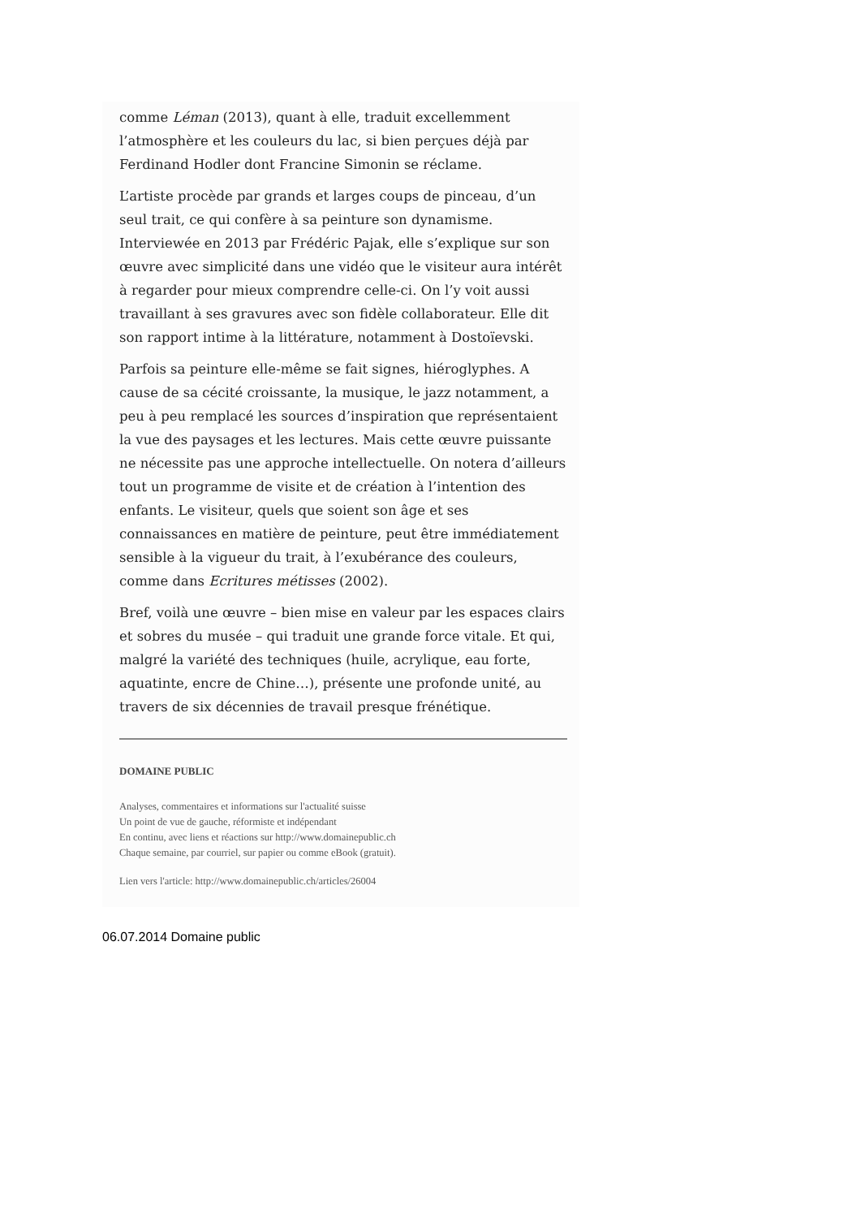comme Léman (2013), quant à elle, traduit excellemment l’atmosphère et les couleurs du lac, si bien perçues déjà par Ferdinand Hodler dont Francine Simonin se réclame.
L’artiste procède par grands et larges coups de pinceau, d’un seul trait, ce qui confère à sa peinture son dynamisme. Interviewée en 2013 par Frédéric Pajak, elle s’explique sur son œuvre avec simplicité dans une vidéo que le visiteur aura intérêt à regarder pour mieux comprendre celle-ci. On l’y voit aussi travaillant à ses gravures avec son fidèle collaborateur. Elle dit son rapport intime à la littérature, notamment à Dostoïevski.
Parfois sa peinture elle-même se fait signes, hiéroglyphes. A cause de sa cécité croissante, la musique, le jazz notamment, a peu à peu remplacé les sources d’inspiration que représentaient la vue des paysages et les lectures. Mais cette œuvre puissante ne nécessite pas une approche intellectuelle. On notera d’ailleurs tout un programme de visite et de création à l’intention des enfants. Le visiteur, quels que soient son âge et ses connaissances en matière de peinture, peut être immédiatement sensible à la vigueur du trait, à l’exubérance des couleurs, comme dans Ecritures métisses (2002).
Bref, voilà une œuvre – bien mise en valeur par les espaces clairs et sobres du musée – qui traduit une grande force vitale. Et qui, malgré la variété des techniques (huile, acrylique, eau forte, aquatinte, encre de Chine…), présente une profonde unité, au travers de six décennies de travail presque frénétique.
DOMAINE PUBLIC
Analyses, commentaires et informations sur l'actualité suisse
Un point de vue de gauche, réformiste et indépendant
En continu, avec liens et réactions sur http://www.domainepublic.ch
Chaque semaine, par courriel, sur papier ou comme eBook (gratuit).
Lien vers l'article: http://www.domainepublic.ch/articles/26004
06.07.2014 Domaine public